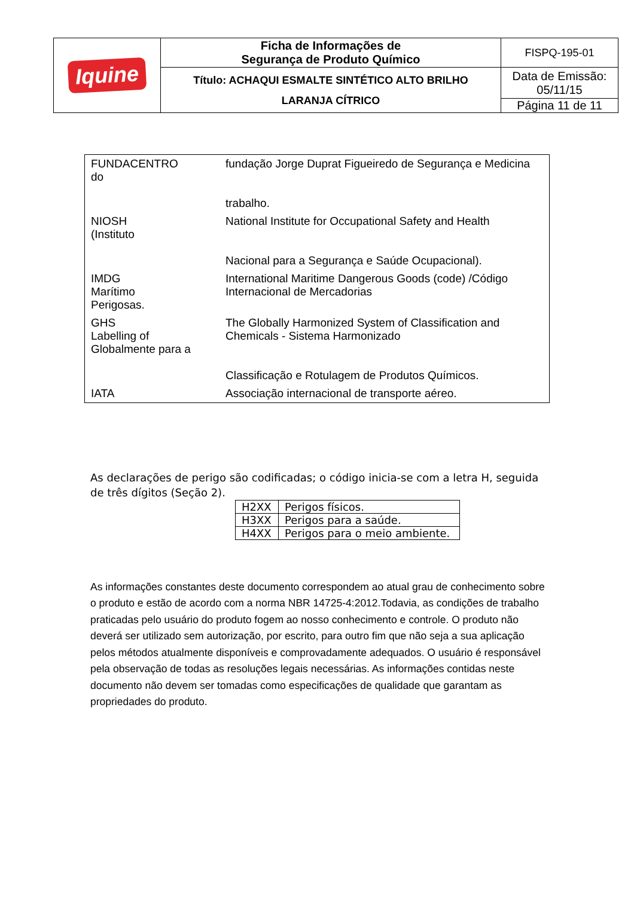| Iquine | Ficha de Informações de Segurança de Produto Químico | FISPQ-195-01 |
| | Título: ACHAQUI ESMALTE SINTÉTICO ALTO BRILHO LARANJA CÍTRICO | Data de Emissão: 05/11/15 |
| | | Página 11 de 11 |
FUNDACENTRO
do
fundação Jorge Duprat Figueiredo de Segurança e Medicina
trabalho.
NIOSH
(Instituto
National Institute for Occupational Safety and Health
Nacional para a Segurança e Saúde Ocupacional).
IMDG
Marítimo
Perigosas.
International Maritime Dangerous Goods (code) /Código
Internacional de Mercadorias
GHS
Labelling of
Globalmente para a
The Globally Harmonized System of Classification and
Chemicals - Sistema Harmonizado
Classificação e Rotulagem de Produtos Químicos.
IATA Associação internacional de transporte aéreo.
As declarações de perigo são codificadas; o código inicia-se com a letra H, seguida de três dígitos (Seção 2).
| H2XX | Perigos físicos. |
| H3XX | Perigos para a saúde. |
| H4XX | Perigos para o meio ambiente. |
As informações constantes deste documento correspondem ao atual grau de conhecimento sobre o produto e estão de acordo com a norma NBR 14725-4:2012.Todavia, as condições de trabalho praticadas pelo usuário do produto fogem ao nosso conhecimento e controle. O produto não deverá ser utilizado sem autorização, por escrito, para outro fim que não seja a sua aplicação pelos métodos atualmente disponíveis e comprovadamente adequados. O usuário é responsável pela observação de todas as resoluções legais necessárias. As informações contidas neste documento não devem ser tomadas como especificações de qualidade que garantam as propriedades do produto.